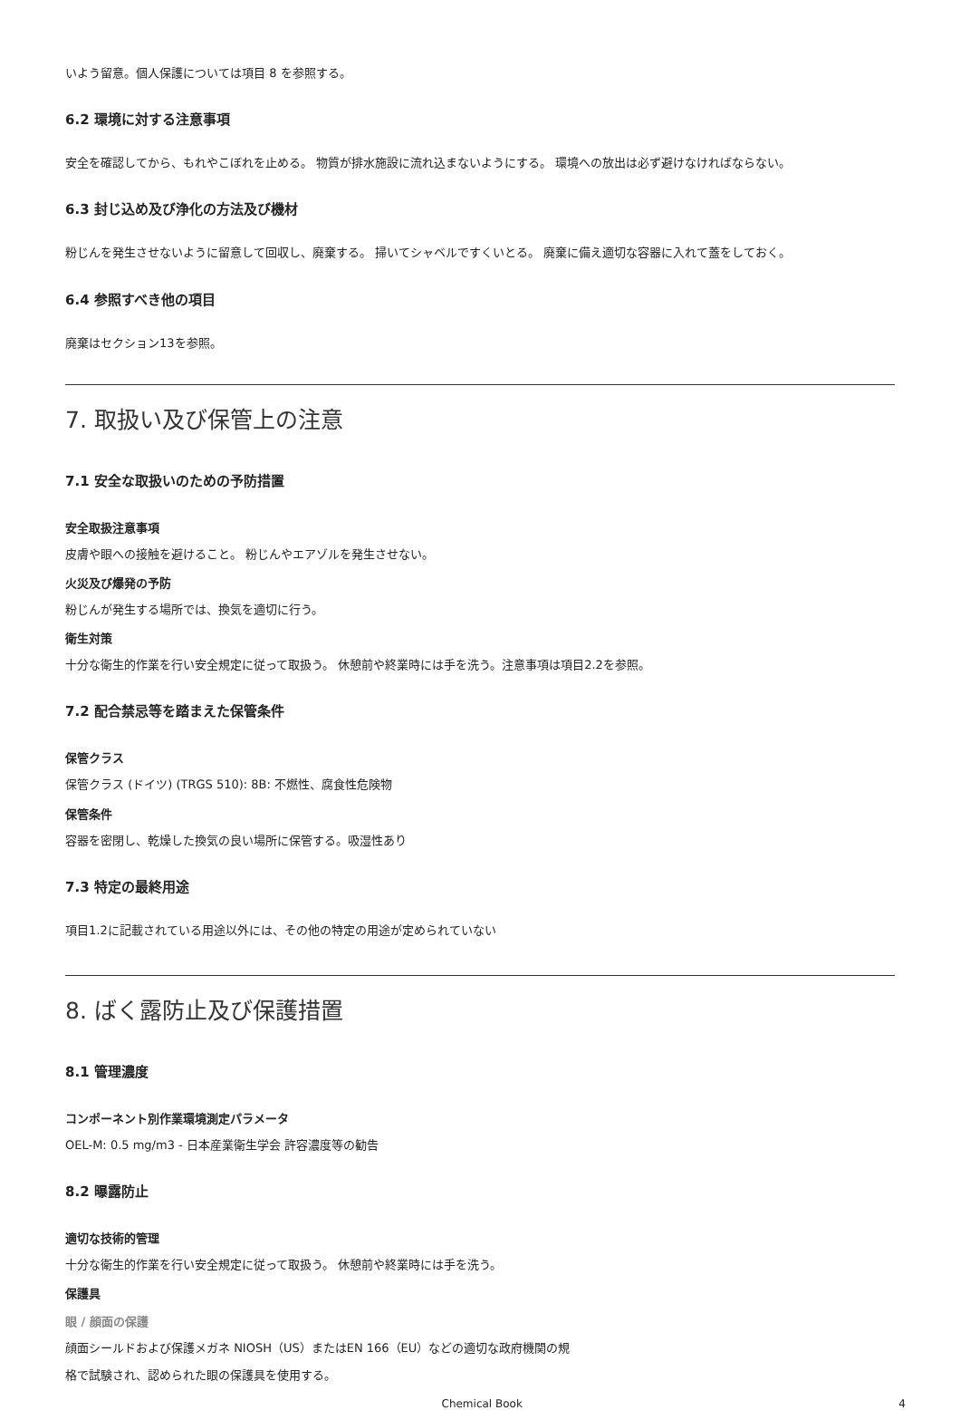いよう留意。個人保護については項目 8 を参照する。
6.2 環境に対する注意事項
安全を確認してから、もれやこぼれを止める。 物質が排水施設に流れ込まないようにする。 環境への放出は必ず避けなければならない。
6.3 封じ込め及び浄化の方法及び機材
粉じんを発生させないように留意して回収し、廃棄する。 掃いてシャベルですくいとる。 廃棄に備え適切な容器に入れて蓋をしておく。
6.4 参照すべき他の項目
廃棄はセクション13を参照。
7. 取扱い及び保管上の注意
7.1 安全な取扱いのための予防措置
安全取扱注意事項
皮膚や眼への接触を避けること。 粉じんやエアゾルを発生させない。
火災及び爆発の予防
粉じんが発生する場所では、換気を適切に行う。
衛生対策
十分な衛生的作業を行い安全規定に従って取扱う。 休憩前や終業時には手を洗う。注意事項は項目2.2を参照。
7.2 配合禁忌等を踏まえた保管条件
保管クラス
保管クラス (ドイツ) (TRGS 510): 8B: 不燃性、腐食性危険物
保管条件
容器を密閉し、乾燥した換気の良い場所に保管する。吸湿性あり
7.3 特定の最終用途
項目1.2に記載されている用途以外には、その他の特定の用途が定められていない
8. ばく露防止及び保護措置
8.1 管理濃度
コンポーネント別作業環境測定パラメータ
OEL-M: 0.5 mg/m3 - 日本産業衛生学会 許容濃度等の勧告
8.2 曝露防止
適切な技術的管理
十分な衛生的作業を行い安全規定に従って取扱う。 休憩前や終業時には手を洗う。
保護具
眼 / 顔面の保護
顔面シールドおよび保護メガネ NIOSH（US）またはEN 166（EU）などの適切な政府機関の規
格で試験され、認められた眼の保護具を使用する。
Chemical Book 4